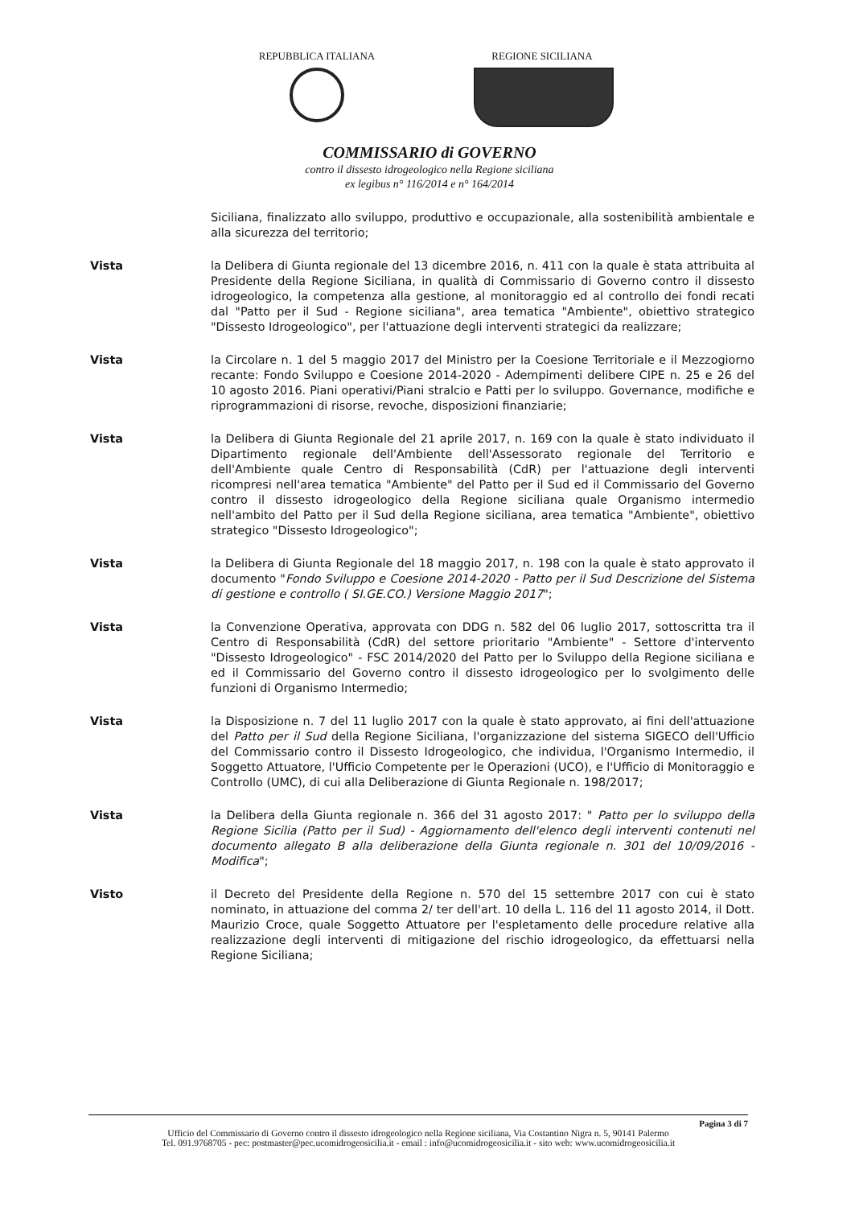REPUBBLICA ITALIANA REGIONE SICILIANA
COMMISSARIO di GOVERNO
contro il dissesto idrogeologico nella Regione siciliana
ex legibus n° 116/2014 e n° 164/2014
Siciliana, finalizzato allo sviluppo, produttivo e occupazionale, alla sostenibilità ambientale e alla sicurezza del territorio;
Vista la Delibera di Giunta regionale del 13 dicembre 2016, n. 411 con la quale è stata attribuita al Presidente della Regione Siciliana, in qualità di Commissario di Governo contro il dissesto idrogeologico, la competenza alla gestione, al monitoraggio ed al controllo dei fondi recati dal "Patto per il Sud - Regione siciliana", area tematica "Ambiente", obiettivo strategico "Dissesto Idrogeologico", per l'attuazione degli interventi strategici da realizzare;
Vista la Circolare n. 1 del 5 maggio 2017 del Ministro per la Coesione Territoriale e il Mezzogiorno recante: Fondo Sviluppo e Coesione 2014-2020 - Adempimenti delibere CIPE n. 25 e 26 del 10 agosto 2016. Piani operativi/Piani stralcio e Patti per lo sviluppo. Governance, modifiche e riprogrammazioni di risorse, revoche, disposizioni finanziarie;
Vista la Delibera di Giunta Regionale del 21 aprile 2017, n. 169 con la quale è stato individuato il Dipartimento regionale dell'Ambiente dell'Assessorato regionale del Territorio e dell'Ambiente quale Centro di Responsabilità (CdR) per l'attuazione degli interventi ricompresi nell'area tematica "Ambiente" del Patto per il Sud ed il Commissario del Governo contro il dissesto idrogeologico della Regione siciliana quale Organismo intermedio nell'ambito del Patto per il Sud della Regione siciliana, area tematica "Ambiente", obiettivo strategico "Dissesto Idrogeologico";
Vista la Delibera di Giunta Regionale del 18 maggio 2017, n. 198 con la quale è stato approvato il documento "Fondo Sviluppo e Coesione 2014-2020 - Patto per il Sud Descrizione del Sistema di gestione e controllo ( SI.GE.CO.) Versione Maggio 2017";
Vista la Convenzione Operativa, approvata con DDG n. 582 del 06 luglio 2017, sottoscritta tra il Centro di Responsabilità (CdR) del settore prioritario "Ambiente" - Settore d'intervento "Dissesto Idrogeologico" - FSC 2014/2020 del Patto per lo Sviluppo della Regione siciliana e ed il Commissario del Governo contro il dissesto idrogeologico per lo svolgimento delle funzioni di Organismo Intermedio;
Vista la Disposizione n. 7 del 11 luglio 2017 con la quale è stato approvato, ai fini dell'attuazione del Patto per il Sud della Regione Siciliana, l'organizzazione del sistema SIGECO dell'Ufficio del Commissario contro il Dissesto Idrogeologico, che individua, l'Organismo Intermedio, il Soggetto Attuatore, l'Ufficio Competente per le Operazioni (UCO), e l'Ufficio di Monitoraggio e Controllo (UMC), di cui alla Deliberazione di Giunta Regionale n. 198/2017;
Vista la Delibera della Giunta regionale n. 366 del 31 agosto 2017: " Patto per lo sviluppo della Regione Sicilia (Patto per il Sud) - Aggiornamento dell'elenco degli interventi contenuti nel documento allegato B alla deliberazione della Giunta regionale n. 301 del 10/09/2016 - Modifica";
Visto il Decreto del Presidente della Regione n. 570 del 15 settembre 2017 con cui è stato nominato, in attuazione del comma 2/ ter dell'art. 10 della L. 116 del 11 agosto 2014, il Dott. Maurizio Croce, quale Soggetto Attuatore per l'espletamento delle procedure relative alla realizzazione degli interventi di mitigazione del rischio idrogeologico, da effettuarsi nella Regione Siciliana;
Pagina 3 di 7
Ufficio del Commissario di Governo contro il dissesto idrogeologico nella Regione siciliana, Via Costantino Nigra n. 5, 90141 Palermo
Tel. 091.9768705 - pec: postmaster@pec.ucomidrogeosicilia.it - email : info@ucomidrogeosicilia.it - sito web: www.ucomidrogeosicilia.it